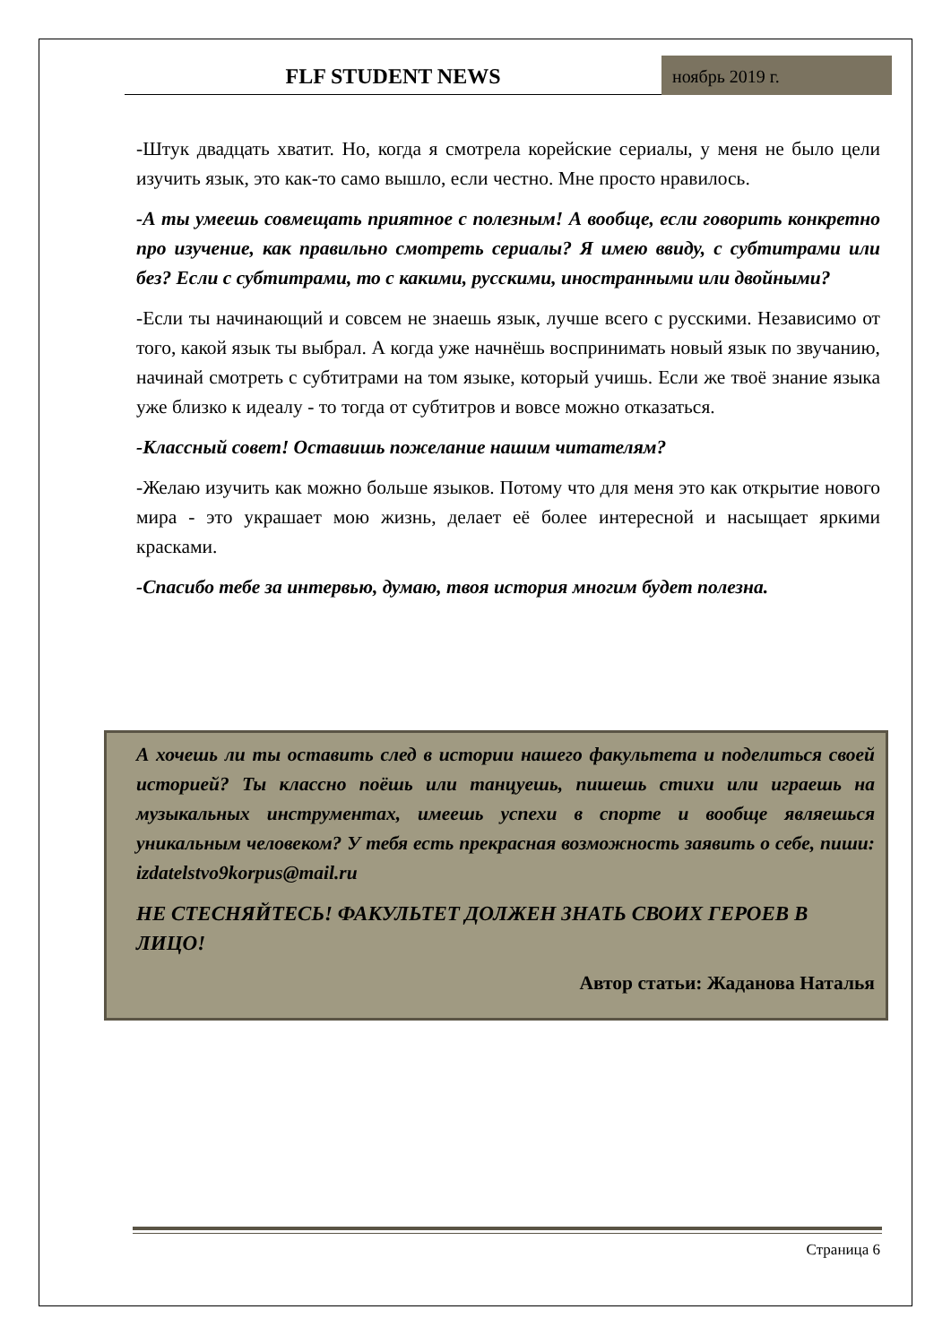FLF STUDENT NEWS
ноябрь 2019 г.
-Штук двадцать хватит. Но, когда я смотрела корейские сериалы, у меня не было цели изучить язык, это как-то само вышло, если честно. Мне просто нравилось.
-А ты умеешь совмещать приятное с полезным! А вообще, если говорить конкретно про изучение, как правильно смотреть сериалы? Я имею ввиду, с субтитрами или без? Если с субтитрами, то с какими, русскими, иностранными или двойными?
-Если ты начинающий и совсем не знаешь язык, лучше всего с русскими. Независимо от того, какой язык ты выбрал. А когда уже начнёшь воспринимать новый язык по звучанию, начинай смотреть с субтитрами на том языке, который учишь. Если же твоё знание языка уже близко к идеалу - то тогда от субтитров и вовсе можно отказаться.
-Классный совет! Оставишь пожелание нашим читателям?
-Желаю изучить как можно больше языков. Потому что для меня это как открытие нового мира - это украшает мою жизнь, делает её более интересной и насыщает яркими красками.
-Спасибо тебе за интервью, думаю, твоя история многим будет полезна.
А хочешь ли ты оставить след в истории нашего факультета и поделиться своей историей? Ты классно поёшь или танцуешь, пишешь стихи или играешь на музыкальных инструментах, имеешь успехи в спорте и вообще являешься уникальным человеком? У тебя есть прекрасная возможность заявить о себе, пиши: izdatelstvo9korpus@mail.ru
НЕ СТЕСНЯЙТЕСЬ! ФАКУЛЬТЕТ ДОЛЖЕН ЗНАТЬ СВОИХ ГЕРОЕВ В ЛИЦО!
Автор статьи: Жаданова Наталья
Страница 6